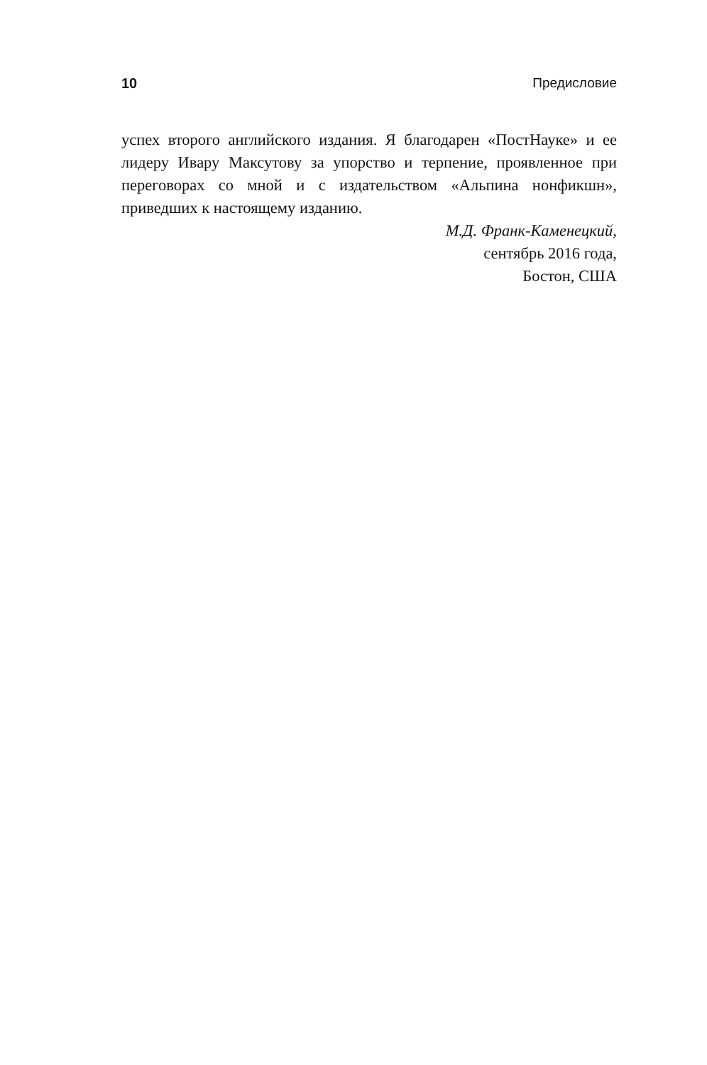10 Предисловие
успех второго английского издания. Я благодарен «ПостНауке» и ее лидеру Ивару Максутову за упорство и терпение, проявленное при переговорах со мной и с издательством «Альпина нонфикшн», приведших к настоящему изданию.
М.Д. Франк-Каменецкий,
сентябрь 2016 года,
Бостон, США